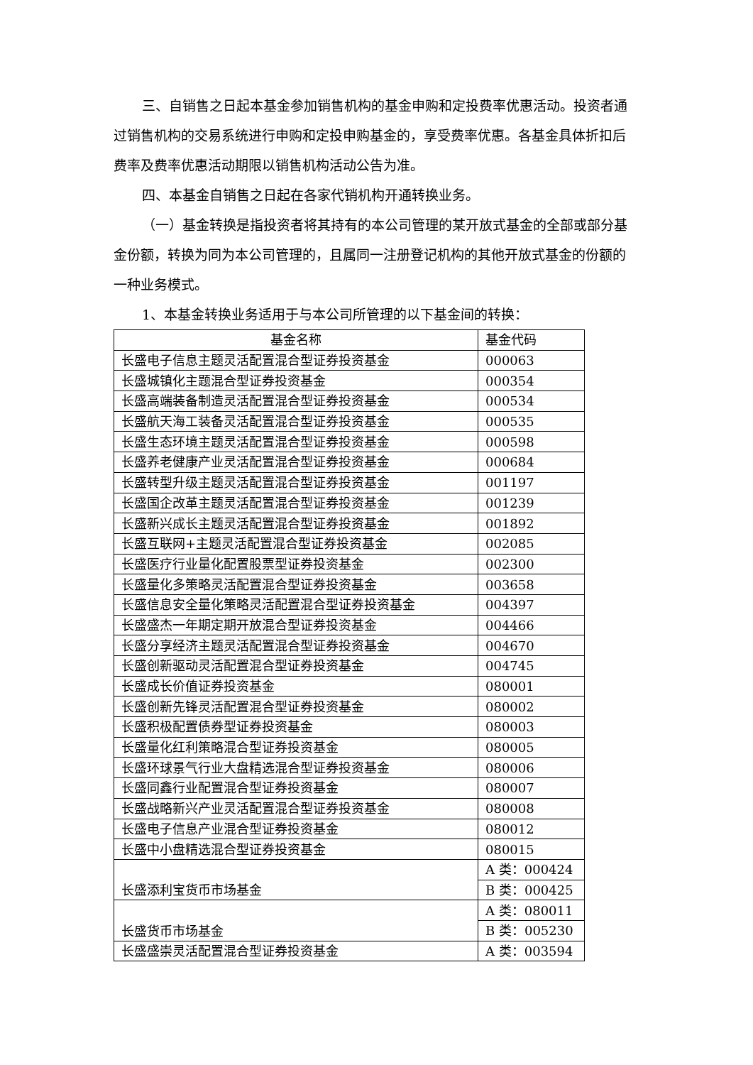三、自销售之日起本基金参加销售机构的基金申购和定投费率优惠活动。投资者通过销售机构的交易系统进行申购和定投申购基金的，享受费率优惠。各基金具体折扣后费率及费率优惠活动期限以销售机构活动公告为准。
四、本基金自销售之日起在各家代销机构开通转换业务。
（一）基金转换是指投资者将其持有的本公司管理的某开放式基金的全部或部分基金份额，转换为同为本公司管理的，且属同一注册登记机构的其他开放式基金的份额的一种业务模式。
1、本基金转换业务适用于与本公司所管理的以下基金间的转换：
| 基金名称 | 基金代码 |
| 长盛电子信息主题灵活配置混合型证券投资基金 | 000063 |
| 长盛城镇化主题混合型证券投资基金 | 000354 |
| 长盛高端装备制造灵活配置混合型证券投资基金 | 000534 |
| 长盛航天海工装备灵活配置混合型证券投资基金 | 000535 |
| 长盛生态环境主题灵活配置混合型证券投资基金 | 000598 |
| 长盛养老健康产业灵活配置混合型证券投资基金 | 000684 |
| 长盛转型升级主题灵活配置混合型证券投资基金 | 001197 |
| 长盛国企改革主题灵活配置混合型证券投资基金 | 001239 |
| 长盛新兴成长主题灵活配置混合型证券投资基金 | 001892 |
| 长盛互联网+主题灵活配置混合型证券投资基金 | 002085 |
| 长盛医疗行业量化配置股票型证券投资基金 | 002300 |
| 长盛量化多策略灵活配置混合型证券投资基金 | 003658 |
| 长盛信息安全量化策略灵活配置混合型证券投资基金 | 004397 |
| 长盛盛杰一年期定期开放混合型证券投资基金 | 004466 |
| 长盛分享经济主题灵活配置混合型证券投资基金 | 004670 |
| 长盛创新驱动灵活配置混合型证券投资基金 | 004745 |
| 长盛成长价值证券投资基金 | 080001 |
| 长盛创新先锋灵活配置混合型证券投资基金 | 080002 |
| 长盛积极配置债券型证券投资基金 | 080003 |
| 长盛量化红利策略混合型证券投资基金 | 080005 |
| 长盛环球景气行业大盘精选混合型证券投资基金 | 080006 |
| 长盛同鑫行业配置混合型证券投资基金 | 080007 |
| 长盛战略新兴产业灵活配置混合型证券投资基金 | 080008 |
| 长盛电子信息产业混合型证券投资基金 | 080012 |
| 长盛中小盘精选混合型证券投资基金 | 080015 |
| 长盛添利宝货币市场基金 | A 类：000424 |
| | B 类：000425 |
| 长盛货币市场基金 | A 类：080011 |
| | B 类：005230 |
| 长盛盛崇灵活配置混合型证券投资基金 | A 类：003594 |